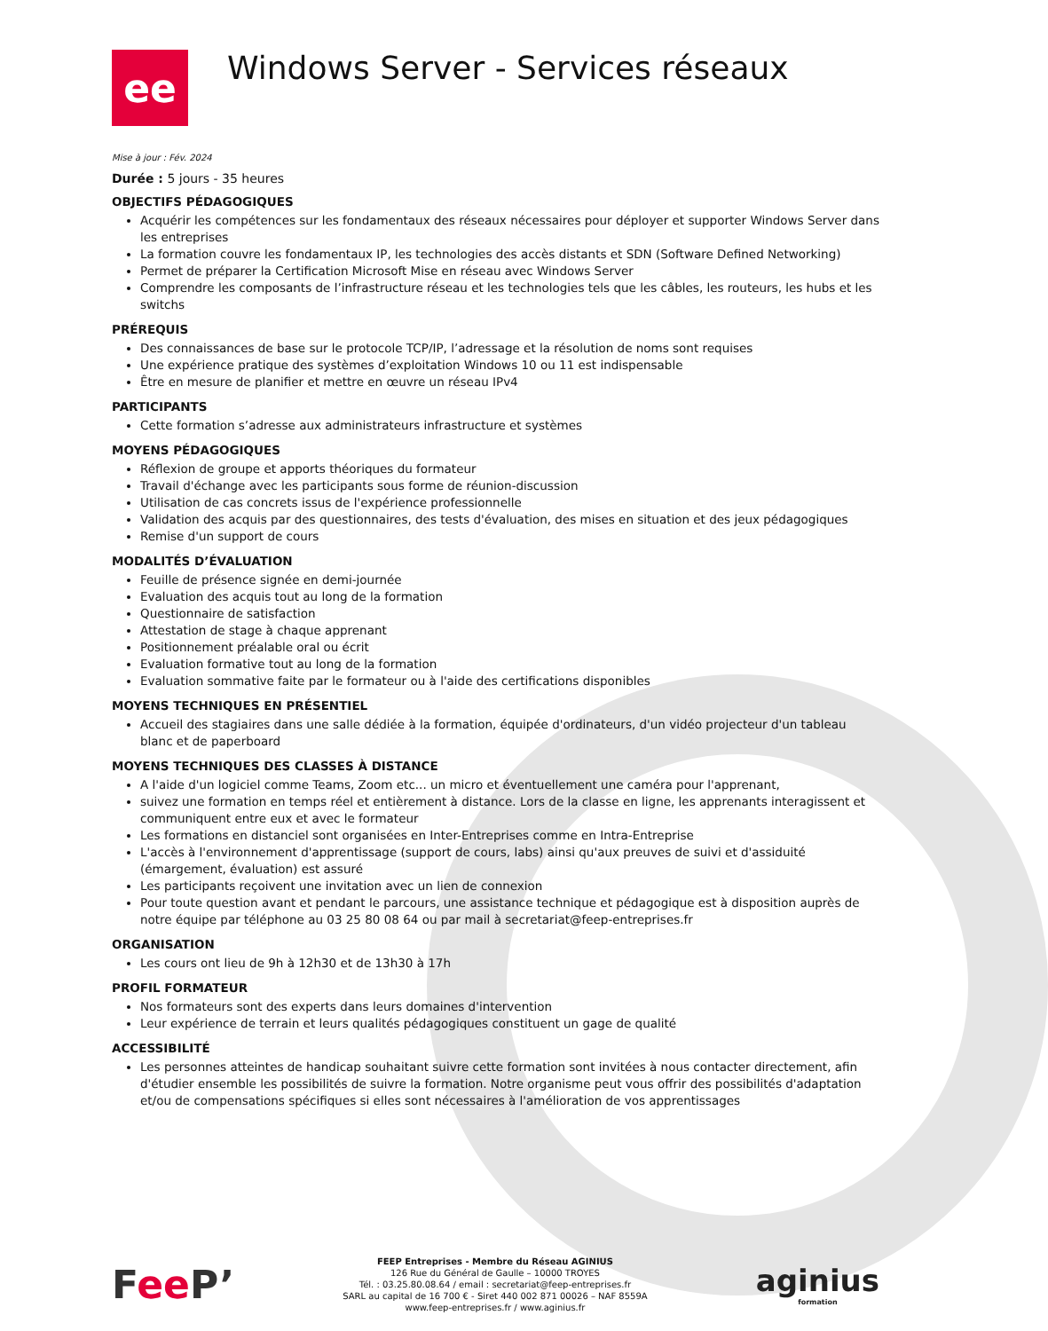ee
Windows Server - Services réseaux
Mise à jour : Fév. 2024
Durée : 5 jours - 35 heures
OBJECTIFS PÉDAGOGIQUES
Acquérir les compétences sur les fondamentaux des réseaux nécessaires pour déployer et supporter Windows Server dans les entreprises
La formation couvre les fondamentaux IP, les technologies des accès distants et SDN (Software Defined Networking)
Permet de préparer la Certification Microsoft Mise en réseau avec Windows Server
Comprendre les composants de l’infrastructure réseau et les technologies tels que les câbles, les routeurs, les hubs et les switchs
PRÉREQUIS
Des connaissances de base sur le protocole TCP/IP, l’adressage et la résolution de noms sont requises
Une expérience pratique des systèmes d’exploitation Windows 10 ou 11 est indispensable
Être en mesure de planifier et mettre en œuvre un réseau IPv4
PARTICIPANTS
Cette formation s’adresse aux administrateurs infrastructure et systèmes
MOYENS PÉDAGOGIQUES
Réflexion de groupe et apports théoriques du formateur
Travail d'échange avec les participants sous forme de réunion-discussion
Utilisation de cas concrets issus de l'expérience professionnelle
Validation des acquis par des questionnaires, des tests d'évaluation, des mises en situation et des jeux pédagogiques
Remise d'un support de cours
MODALITÉS D’ÉVALUATION
Feuille de présence signée en demi-journée
Evaluation des acquis tout au long de la formation
Questionnaire de satisfaction
Attestation de stage à chaque apprenant
Positionnement préalable oral ou écrit
Evaluation formative tout au long de la formation
Evaluation sommative faite par le formateur ou à l'aide des certifications disponibles
MOYENS TECHNIQUES EN PRÉSENTIEL
Accueil des stagiaires dans une salle dédiée à la formation, équipée d'ordinateurs, d'un vidéo projecteur d'un tableau blanc et de paperboard
MOYENS TECHNIQUES DES CLASSES À DISTANCE
A l'aide d'un logiciel comme Teams, Zoom etc... un micro et éventuellement une caméra pour l'apprenant,
suivez une formation en temps réel et entièrement à distance. Lors de la classe en ligne, les apprenants interagissent et communiquent entre eux et avec le formateur
Les formations en distanciel sont organisées en Inter-Entreprises comme en Intra-Entreprise
L'accès à l'environnement d'apprentissage (support de cours, labs) ainsi qu'aux preuves de suivi et d'assiduité (émargement, évaluation) est assuré
Les participants reçoivent une invitation avec un lien de connexion
Pour toute question avant et pendant le parcours, une assistance technique et pédagogique est à disposition auprès de notre équipe par téléphone au 03 25 80 08 64 ou par mail à secretariat@feep-entreprises.fr
ORGANISATION
Les cours ont lieu de 9h à 12h30 et de 13h30 à 17h
PROFIL FORMATEUR
Nos formateurs sont des experts dans leurs domaines d'intervention
Leur expérience de terrain et leurs qualités pédagogiques constituent un gage de qualité
ACCESSIBILITÉ
Les personnes atteintes de handicap souhaitant suivre cette formation sont invitées à nous contacter directement, afin d'étudier ensemble les possibilités de suivre la formation. Notre organisme peut vous offrir des possibilités d'adaptation et/ou de compensations spécifiques si elles sont nécessaires à l'amélioration de vos apprentissages
Fee P’
FEEP Entreprises - Membre du Réseau AGINIUS
126 Rue du Général de Gaulle – 10000 TROYES
Tél. : 03.25.80.08.64 / email : secretariat@feep-entreprises.fr
SARL au capital de 16 700 € - Siret 440 002 871 00026 – NAF 8559A
www.feep-entreprises.fr / www.aginius.fr
aginius
formation